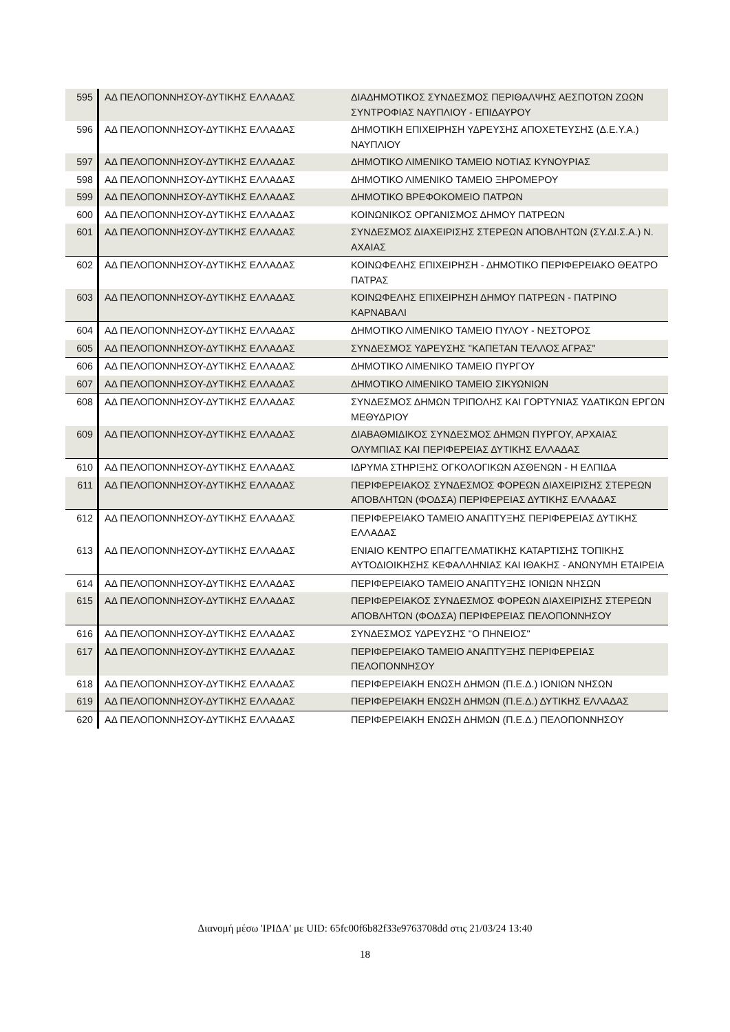| 595 | ΑΔ ΠΕΛΟΠΟΝΝΗΣΟΥ-ΔΥΤΙΚΗΣ ΕΛΛΑΔΑΣ | ΔΙΑΔΗΜΟΤΙΚΟΣ ΣΥΝΔΕΣΜΟΣ ΠΕΡΙΘΑΛΨΗΣ ΑΕΣΠΟΤΩΝ ΖΩΩΝ ΣΥΝΤΡΟΦΙΑΣ ΝΑΥΠΛΙΟΥ - ΕΠΙΔΑΥΡΟΥ |
| 596 | ΑΔ ΠΕΛΟΠΟΝΝΗΣΟΥ-ΔΥΤΙΚΗΣ ΕΛΛΑΔΑΣ | ΔΗΜΟΤΙΚΗ ΕΠΙΧΕΙΡΗΣΗ ΥΔΡΕΥΣΗΣ ΑΠΟΧΕΤΕΥΣΗΣ (Δ.Ε.Υ.Α.) ΝΑΥΠΛΙΟΥ |
| 597 | ΑΔ ΠΕΛΟΠΟΝΝΗΣΟΥ-ΔΥΤΙΚΗΣ ΕΛΛΑΔΑΣ | ΔΗΜΟΤΙΚΟ ΛΙΜΕΝΙΚΟ ΤΑΜΕΙΟ ΝΟΤΙΑΣ ΚΥΝΟΥΡΙΑΣ |
| 598 | ΑΔ ΠΕΛΟΠΟΝΝΗΣΟΥ-ΔΥΤΙΚΗΣ ΕΛΛΑΔΑΣ | ΔΗΜΟΤΙΚΟ ΛΙΜΕΝΙΚΟ ΤΑΜΕΙΟ ΞΗΡΟΜΕΡΟΥ |
| 599 | ΑΔ ΠΕΛΟΠΟΝΝΗΣΟΥ-ΔΥΤΙΚΗΣ ΕΛΛΑΔΑΣ | ΔΗΜΟΤΙΚΟ ΒΡΕΦΟΚΟΜΕΙΟ ΠΑΤΡΩΝ |
| 600 | ΑΔ ΠΕΛΟΠΟΝΝΗΣΟΥ-ΔΥΤΙΚΗΣ ΕΛΛΑΔΑΣ | ΚΟΙΝΩΝΙΚΟΣ ΟΡΓΑΝΙΣΜΟΣ ΔΗΜΟΥ ΠΑΤΡΕΩΝ |
| 601 | ΑΔ ΠΕΛΟΠΟΝΝΗΣΟΥ-ΔΥΤΙΚΗΣ ΕΛΛΑΔΑΣ | ΣΥΝΔΕΣΜΟΣ ΔΙΑΧΕΙΡΙΣΗΣ ΣΤΕΡΕΩΝ ΑΠΟΒΛΗΤΩΝ (ΣΥ.ΔΙ.Σ.Α.) Ν. ΑΧΑΙΑΣ |
| 602 | ΑΔ ΠΕΛΟΠΟΝΝΗΣΟΥ-ΔΥΤΙΚΗΣ ΕΛΛΑΔΑΣ | ΚΟΙΝΩΦΕΛΗΣ ΕΠΙΧΕΙΡΗΣΗ - ΔΗΜΟΤΙΚΟ ΠΕΡΙΦΕΡΕΙΑΚΟ ΘΕΑΤΡΟ ΠΑΤΡΑΣ |
| 603 | ΑΔ ΠΕΛΟΠΟΝΝΗΣΟΥ-ΔΥΤΙΚΗΣ ΕΛΛΑΔΑΣ | ΚΟΙΝΩΦΕΛΗΣ ΕΠΙΧΕΙΡΗΣΗ ΔΗΜΟΥ ΠΑΤΡΕΩΝ - ΠΑΤΡΙΝΟ ΚΑΡΝΑΒΑΛΙ |
| 604 | ΑΔ ΠΕΛΟΠΟΝΝΗΣΟΥ-ΔΥΤΙΚΗΣ ΕΛΛΑΔΑΣ | ΔΗΜΟΤΙΚΟ ΛΙΜΕΝΙΚΟ ΤΑΜΕΙΟ ΠΥΛΟΥ - ΝΕΣΤΟΡΟΣ |
| 605 | ΑΔ ΠΕΛΟΠΟΝΝΗΣΟΥ-ΔΥΤΙΚΗΣ ΕΛΛΑΔΑΣ | ΣΥΝΔΕΣΜΟΣ ΥΔΡΕΥΣΗΣ "ΚΑΠΕΤΑΝ ΤΕΛΛΟΣ ΑΓΡΑΣ" |
| 606 | ΑΔ ΠΕΛΟΠΟΝΝΗΣΟΥ-ΔΥΤΙΚΗΣ ΕΛΛΑΔΑΣ | ΔΗΜΟΤΙΚΟ ΛΙΜΕΝΙΚΟ ΤΑΜΕΙΟ ΠΥΡΓΟΥ |
| 607 | ΑΔ ΠΕΛΟΠΟΝΝΗΣΟΥ-ΔΥΤΙΚΗΣ ΕΛΛΑΔΑΣ | ΔΗΜΟΤΙΚΟ ΛΙΜΕΝΙΚΟ ΤΑΜΕΙΟ ΣΙΚΥΩΝΙΩΝ |
| 608 | ΑΔ ΠΕΛΟΠΟΝΝΗΣΟΥ-ΔΥΤΙΚΗΣ ΕΛΛΑΔΑΣ | ΣΥΝΔΕΣΜΟΣ ΔΗΜΩΝ ΤΡΙΠΟΛΗΣ ΚΑΙ ΓΟΡΤΥΝΙΑΣ ΥΔΑΤΙΚΩΝ ΕΡΓΩΝ ΜΕΘΥΔΡΙΟΥ |
| 609 | ΑΔ ΠΕΛΟΠΟΝΝΗΣΟΥ-ΔΥΤΙΚΗΣ ΕΛΛΑΔΑΣ | ΔΙΑΒΑΘΜΙΔΙΚΟΣ ΣΥΝΔΕΣΜΟΣ ΔΗΜΩΝ ΠΥΡΓΟΥ, ΑΡΧΑΙΑΣ ΟΛΥΜΠΙΑΣ ΚΑΙ ΠΕΡΙΦΕΡΕΙΑΣ ΔΥΤΙΚΗΣ ΕΛΛΑΔΑΣ |
| 610 | ΑΔ ΠΕΛΟΠΟΝΝΗΣΟΥ-ΔΥΤΙΚΗΣ ΕΛΛΑΔΑΣ | ΙΔΡΥΜΑ ΣΤΗΡΙΞΗΣ ΟΓΚΟΛΟΓΙΚΩΝ ΑΣΘΕΝΩΝ - Η ΕΛΠΙΔΑ |
| 611 | ΑΔ ΠΕΛΟΠΟΝΝΗΣΟΥ-ΔΥΤΙΚΗΣ ΕΛΛΑΔΑΣ | ΠΕΡΙΦΕΡΕΙΑΚΟΣ ΣΥΝΔΕΣΜΟΣ ΦΟΡΕΩΝ ΔΙΑΧΕΙΡΙΣΗΣ ΣΤΕΡΕΩΝ ΑΠΟΒΛΗΤΩΝ (ΦΟΔΣΑ) ΠΕΡΙΦΕΡΕΙΑΣ ΔΥΤΙΚΗΣ ΕΛΛΑΔΑΣ |
| 612 | ΑΔ ΠΕΛΟΠΟΝΝΗΣΟΥ-ΔΥΤΙΚΗΣ ΕΛΛΑΔΑΣ | ΠΕΡΙΦΕΡΕΙΑΚΟ ΤΑΜΕΙΟ ΑΝΑΠΤΥΞΗΣ ΠΕΡΙΦΕΡΕΙΑΣ ΔΥΤΙΚΗΣ ΕΛΛΑΔΑΣ |
| 613 | ΑΔ ΠΕΛΟΠΟΝΝΗΣΟΥ-ΔΥΤΙΚΗΣ ΕΛΛΑΔΑΣ | ΕΝΙΑΙΟ ΚΕΝΤΡΟ ΕΠΑΓΓΕΛΜΑΤΙΚΗΣ ΚΑΤΑΡΤΙΣΗΣ ΤΟΠΙΚΗΣ ΑΥΤΟΔΙΟΙΚΗΣΗΣ ΚΕΦΑΛΛΗΝΙΑΣ ΚΑΙ ΙΘΑΚΗΣ - ΑΝΩΝΥΜΗ ΕΤΑΙΡΕΙΑ |
| 614 | ΑΔ ΠΕΛΟΠΟΝΝΗΣΟΥ-ΔΥΤΙΚΗΣ ΕΛΛΑΔΑΣ | ΠΕΡΙΦΕΡΕΙΑΚΟ ΤΑΜΕΙΟ ΑΝΑΠΤΥΞΗΣ ΙΟΝΙΩΝ ΝΗΣΩΝ |
| 615 | ΑΔ ΠΕΛΟΠΟΝΝΗΣΟΥ-ΔΥΤΙΚΗΣ ΕΛΛΑΔΑΣ | ΠΕΡΙΦΕΡΕΙΑΚΟΣ ΣΥΝΔΕΣΜΟΣ ΦΟΡΕΩΝ ΔΙΑΧΕΙΡΙΣΗΣ ΣΤΕΡΕΩΝ ΑΠΟΒΛΗΤΩΝ (ΦΟΔΣΑ) ΠΕΡΙΦΕΡΕΙΑΣ ΠΕΛΟΠΟΝΝΗΣΟΥ |
| 616 | ΑΔ ΠΕΛΟΠΟΝΝΗΣΟΥ-ΔΥΤΙΚΗΣ ΕΛΛΑΔΑΣ | ΣΥΝΔΕΣΜΟΣ ΥΔΡΕΥΣΗΣ "Ο ΠΗΝΕΙΟΣ" |
| 617 | ΑΔ ΠΕΛΟΠΟΝΝΗΣΟΥ-ΔΥΤΙΚΗΣ ΕΛΛΑΔΑΣ | ΠΕΡΙΦΕΡΕΙΑΚΟ ΤΑΜΕΙΟ ΑΝΑΠΤΥΞΗΣ ΠΕΡΙΦΕΡΕΙΑΣ ΠΕΛΟΠΟΝΝΗΣΟΥ |
| 618 | ΑΔ ΠΕΛΟΠΟΝΝΗΣΟΥ-ΔΥΤΙΚΗΣ ΕΛΛΑΔΑΣ | ΠΕΡΙΦΕΡΕΙΑΚΗ ΕΝΩΣΗ ΔΗΜΩΝ (Π.Ε.Δ.) ΙΟΝΙΩΝ ΝΗΣΩΝ |
| 619 | ΑΔ ΠΕΛΟΠΟΝΝΗΣΟΥ-ΔΥΤΙΚΗΣ ΕΛΛΑΔΑΣ | ΠΕΡΙΦΕΡΕΙΑΚΗ ΕΝΩΣΗ ΔΗΜΩΝ (Π.Ε.Δ.) ΔΥΤΙΚΗΣ ΕΛΛΑΔΑΣ |
| 620 | ΑΔ ΠΕΛΟΠΟΝΝΗΣΟΥ-ΔΥΤΙΚΗΣ ΕΛΛΑΔΑΣ | ΠΕΡΙΦΕΡΕΙΑΚΗ ΕΝΩΣΗ ΔΗΜΩΝ (Π.Ε.Δ.) ΠΕΛΟΠΟΝΝΗΣΟΥ |
Διανομή μέσω 'ΙΡΙΔΑ' με UID: 65fc00f6b82f33e9763708dd στις 21/03/24 13:40
18